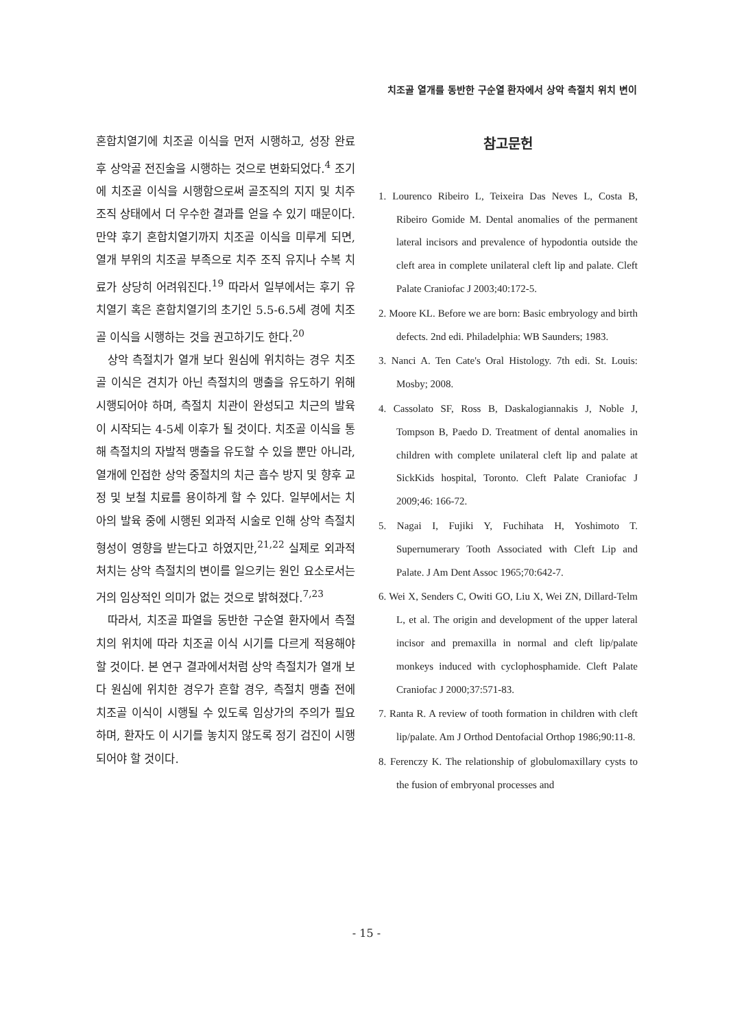치조골 열개를 동반한 구순열 환자에서 상악 측절치 위치 변이
혼합치열기에 치조골 이식을 먼저 시행하고, 성장 완료 후 상악골 전진술을 시행하는 것으로 변화되었다.<sup>4</sup> 조기에 치조골 이식을 시행함으로써 골조직의 지지 및 치주 조직 상태에서 더 우수한 결과를 얻을 수 있기 때문이다. 만약 후기 혼합치열기까지 치조골 이식을 미루게 되면, 열개 부위의 치조골 부족으로 치주 조직 유지나 수복 치료가 상당히 어려워진다.<sup>19</sup> 따라서 일부에서는 후기 유치열기 혹은 혼합치열기의 초기인 5.5-6.5세 경에 치조골 이식을 시행하는 것을 권고하기도 한다.<sup>20</sup>
상악 측절치가 열개 보다 원심에 위치하는 경우 치조골 이식은 견치가 아닌 측절치의 맹출을 유도하기 위해 시행되어야 하며, 측절치 치관이 완성되고 치근의 발육이 시작되는 4-5세 이후가 될 것이다. 치조골 이식을 통해 측절치의 자발적 맹출을 유도할 수 있을 뿐만 아니라, 열개에 인접한 상악 중절치의 치근 흡수 방지 및 향후 교정 및 보철 치료를 용이하게 할 수 있다. 일부에서는 치아의 발육 중에 시행된 외과적 시술로 인해 상악 측절치 형성이 영향을 받는다고 하였지만,<sup>21,22</sup> 실제로 외과적 처치는 상악 측절치의 변이를 일으키는 원인 요소로서는 거의 임상적인 의미가 없는 것으로 밝혀졌다.<sup>7,23</sup>
따라서, 치조골 파열을 동반한 구순열 환자에서 측절치의 위치에 따라 치조골 이식 시기를 다르게 적용해야 할 것이다. 본 연구 결과에서처럼 상악 측절치가 열개 보다 원심에 위치한 경우가 흔할 경우, 측절치 맹출 전에 치조골 이식이 시행될 수 있도록 임상가의 주의가 필요하며, 환자도 이 시기를 놓치지 않도록 정기 검진이 시행되어야 할 것이다.
참고문헌
1. Lourenco Ribeiro L, Teixeira Das Neves L, Costa B, Ribeiro Gomide M. Dental anomalies of the permanent lateral incisors and prevalence of hypodontia outside the cleft area in complete unilateral cleft lip and palate. Cleft Palate Craniofac J 2003;40:172-5.
2. Moore KL. Before we are born: Basic embryology and birth defects. 2nd edi. Philadelphia: WB Saunders; 1983.
3. Nanci A. Ten Cate's Oral Histology. 7th edi. St. Louis: Mosby; 2008.
4. Cassolato SF, Ross B, Daskalogiannakis J, Noble J, Tompson B, Paedo D. Treatment of dental anomalies in children with complete unilateral cleft lip and palate at SickKids hospital, Toronto. Cleft Palate Craniofac J 2009;46: 166-72.
5. Nagai I, Fujiki Y, Fuchihata H, Yoshimoto T. Supernumerary Tooth Associated with Cleft Lip and Palate. J Am Dent Assoc 1965;70:642-7.
6. Wei X, Senders C, Owiti GO, Liu X, Wei ZN, Dillard-Telm L, et al. The origin and development of the upper lateral incisor and premaxilla in normal and cleft lip/palate monkeys induced with cyclophosphamide. Cleft Palate Craniofac J 2000;37:571-83.
7. Ranta R. A review of tooth formation in children with cleft lip/palate. Am J Orthod Dentofacial Orthop 1986;90:11-8.
8. Ferenczy K. The relationship of globulomaxillary cysts to the fusion of embryonal processes and
- 15 -